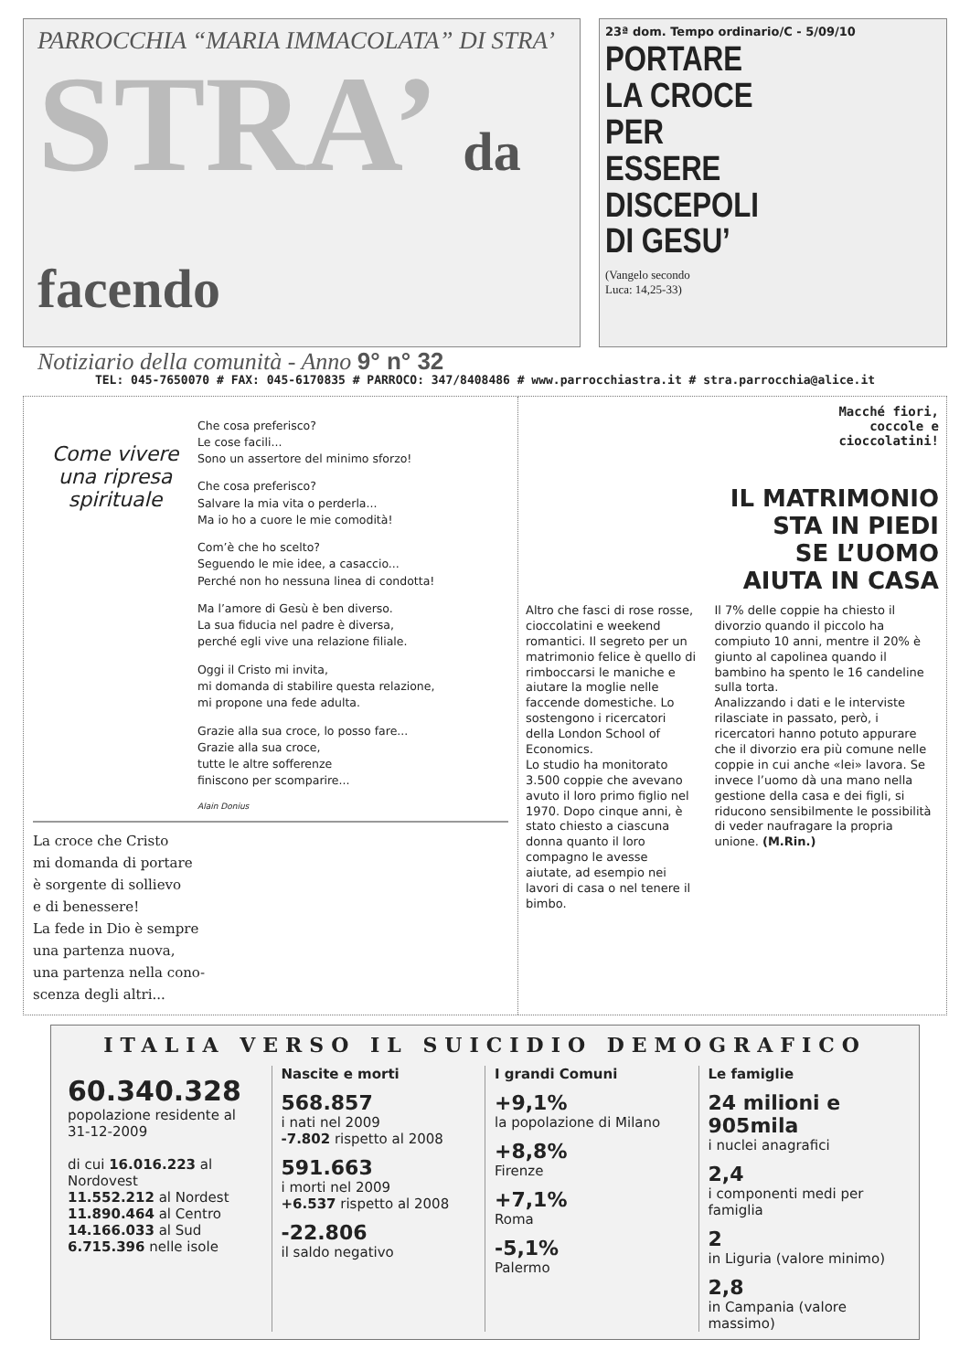PARROCCHIA “MARIA IMMACOLATA” DI STRA’
STRA’ da facendo
Notiziario della comunità - Anno 9° n° 32
23ª dom. Tempo ordinario/C - 5/09/10
PORTARE
LA CROCE
PER
ESSERE
DISCEPOLI
DI GESU’
(Vangelo secondo
Luca: 14,25-33)
TEL: 045-7650070 # FAX: 045-6170835 # PARROCO: 347/8408486 # www.parrocchiastra.it # stra.parrocchia@alice.it
Come vivere una ripresa spirituale
Che cosa preferisco?
Le cose facili...
Sono un assertore del minimo sforzo!
Che cosa preferisco?
Salvare la mia vita o perderla...
Ma io ho a cuore le mie comodità!
Com’è che ho scelto?
Seguendo le mie idee, a casaccio...
Perché non ho nessuna linea di condotta!
Ma l’amore di Gesù è ben diverso.
La sua fiducia nel padre è diversa,
perché egli vive una relazione filiale.
Oggi il Cristo mi invita,
mi domanda di stabilire questa relazione,
mi propone una fede adulta.
Grazie alla sua croce, lo posso fare...
Grazie alla sua croce,
tutte le altre sofferenze
finiscono per scomparire...
Alain Donius
La croce che Cristo
mi domanda di portare
è sorgente di sollievo
e di benessere!
La fede in Dio è sempre
una partenza nuova,
una partenza nella cono-
scenza degli altri...
Macché fiori,
coccole e
cioccolatini!
IL MATRIMONIO
STA IN PIEDI
SE L’UOMO
AIUTA IN CASA
Altro che fasci di rose rosse, cioccolatini e weekend romantici. Il segreto per un matrimonio felice è quello di rimboccarsi le maniche e aiutare la moglie nelle faccende domestiche. Lo sostengono i ricercatori della London School of Economics.
Lo studio ha monitorato 3.500 coppie che avevano avuto il loro primo figlio nel 1970. Dopo cinque anni, è stato chiesto a ciascuna donna quanto il loro compagno le avesse aiutate, ad esempio nei lavori di casa o nel tenere il bimbo.
Il 7% delle coppie ha chiesto il divorzio quando il piccolo ha compiuto 10 anni, mentre il 20% è giunto al capolinea quando il bambino ha spento le 16 candeline sulla torta.
Analizzando i dati e le interviste rilasciate in passato, però, i ricercatori hanno potuto appurare che il divorzio era più comune nelle coppie in cui anche «lei» lavora. Se invece l’uomo dà una mano nella gestione della casa e dei figli, si riducono sensibilmente le possibilità di veder naufragare la propria unione. (M.Rin.)
ITALIA VERSO IL SUICIDIO DEMOGRAFICO
60.340.328
popolazione residente al 31-12-2009
di cui 16.016.223 al Nordovest
11.552.212 al Nordest
11.890.464 al Centro
14.166.033 al Sud
6.715.396 nelle isole
Nascite e morti
568.857
i nati nel 2009
-7.802 rispetto al 2008
591.663
i morti nel 2009
+6.537 rispetto al 2008
-22.806
il saldo negativo
I grandi Comuni
+9,1%
la popolazione di Milano
+8,8%
Firenze
+7,1%
Roma
-5,1%
Palermo
Le famiglie
24 milioni e 905mila
i nuclei anagrafici
2,4
i componenti medi per famiglia
2
in Liguria (valore minimo)
2,8
in Campania (valore massimo)